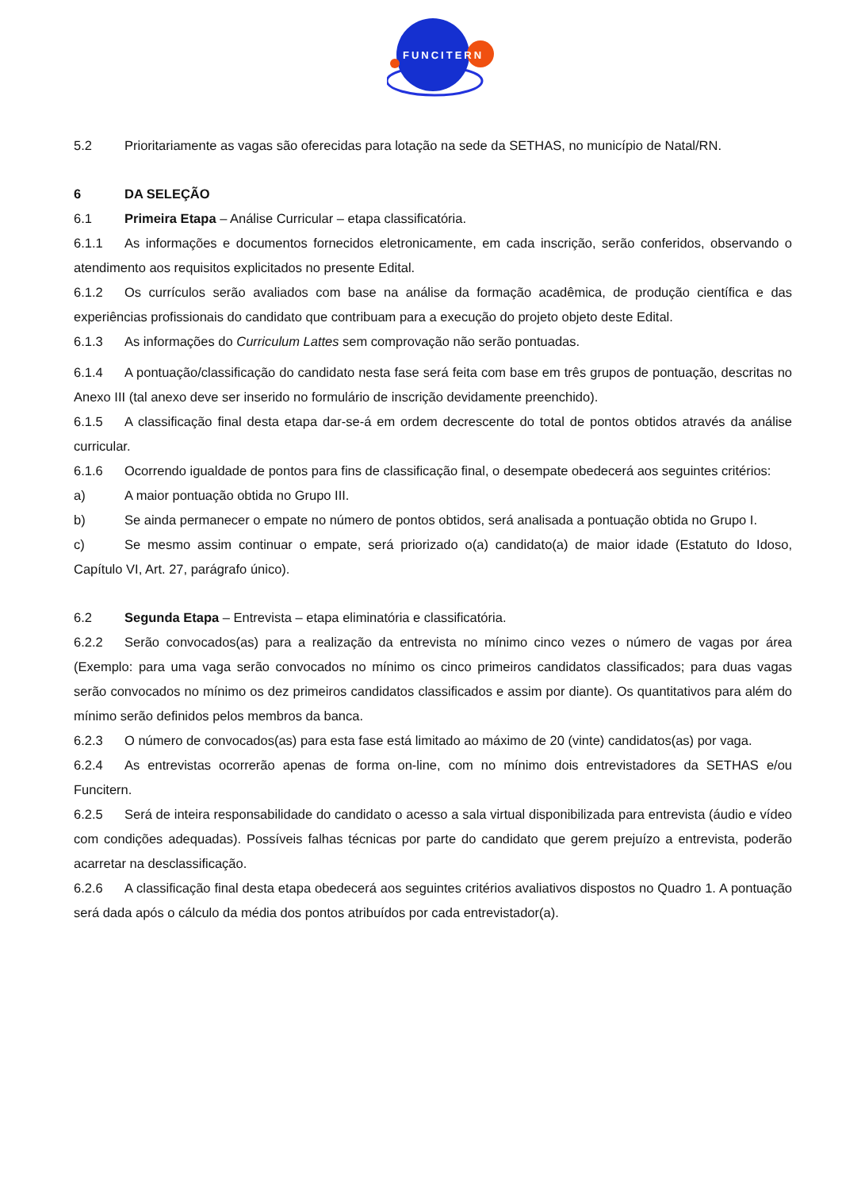FUNCITERN
5.2 Prioritariamente as vagas são oferecidas para lotação na sede da SETHAS, no município de Natal/RN.
6 DA SELEÇÃO
6.1 Primeira Etapa – Análise Curricular – etapa classificatória.
6.1.1 As informações e documentos fornecidos eletronicamente, em cada inscrição, serão conferidos, observando o atendimento aos requisitos explicitados no presente Edital.
6.1.2 Os currículos serão avaliados com base na análise da formação acadêmica, de produção científica e das experiências profissionais do candidato que contribuam para a execução do projeto objeto deste Edital.
6.1.3 As informações do Curriculum Lattes sem comprovação não serão pontuadas.
6.1.4 A pontuação/classificação do candidato nesta fase será feita com base em três grupos de pontuação, descritas no Anexo III (tal anexo deve ser inserido no formulário de inscrição devidamente preenchido).
6.1.5 A classificação final desta etapa dar-se-á em ordem decrescente do total de pontos obtidos através da análise curricular.
6.1.6 Ocorrendo igualdade de pontos para fins de classificação final, o desempate obedecerá aos seguintes critérios:
a) A maior pontuação obtida no Grupo III.
b) Se ainda permanecer o empate no número de pontos obtidos, será analisada a pontuação obtida no Grupo I.
c) Se mesmo assim continuar o empate, será priorizado o(a) candidato(a) de maior idade (Estatuto do Idoso, Capítulo VI, Art. 27, parágrafo único).
6.2 Segunda Etapa – Entrevista – etapa eliminatória e classificatória.
6.2.2 Serão convocados(as) para a realização da entrevista no mínimo cinco vezes o número de vagas por área (Exemplo: para uma vaga serão convocados no mínimo os cinco primeiros candidatos classificados; para duas vagas serão convocados no mínimo os dez primeiros candidatos classificados e assim por diante). Os quantitativos para além do mínimo serão definidos pelos membros da banca.
6.2.3 O número de convocados(as) para esta fase está limitado ao máximo de 20 (vinte) candidatos(as) por vaga.
6.2.4 As entrevistas ocorrerão apenas de forma on-line, com no mínimo dois entrevistadores da SETHAS e/ou Funcitern.
6.2.5 Será de inteira responsabilidade do candidato o acesso a sala virtual disponibilizada para entrevista (áudio e vídeo com condições adequadas). Possíveis falhas técnicas por parte do candidato que gerem prejuízo a entrevista, poderão acarretar na desclassificação.
6.2.6 A classificação final desta etapa obedecerá aos seguintes critérios avaliativos dispostos no Quadro 1. A pontuação será dada após o cálculo da média dos pontos atribuídos por cada entrevistador(a).